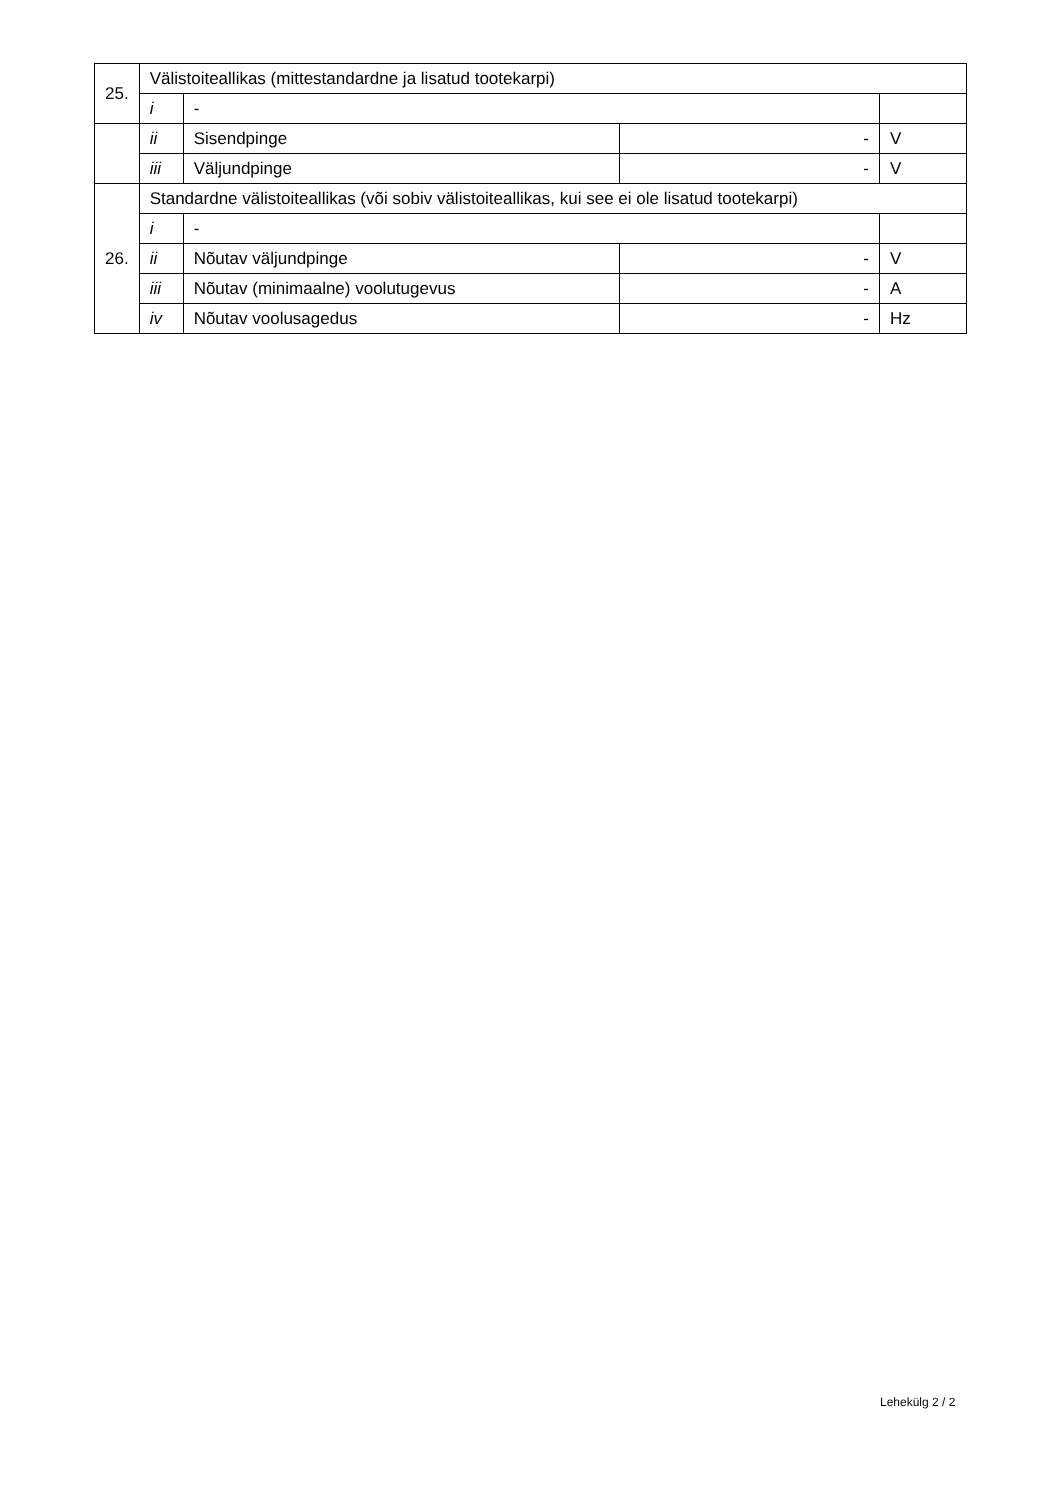| 25. | Välistoiteallikas (mittestandardne ja lisatud tootekarpi) | | | |
| | i | - | | |
| | ii | Sisendpinge | - | V |
| | iii | Väljundpinge | - | V |
| 26. | Standardne välistoiteallikas (või sobiv välistoiteallikas, kui see ei ole lisatud tootekarpi) | | | |
| | i | - | | |
| | ii | Nõutav väljundpinge | - | V |
| | iii | Nõutav (minimaalne) voolutugevus | - | A |
| | iv | Nõutav voolusagedus | - | Hz |
Lehekülg 2 / 2